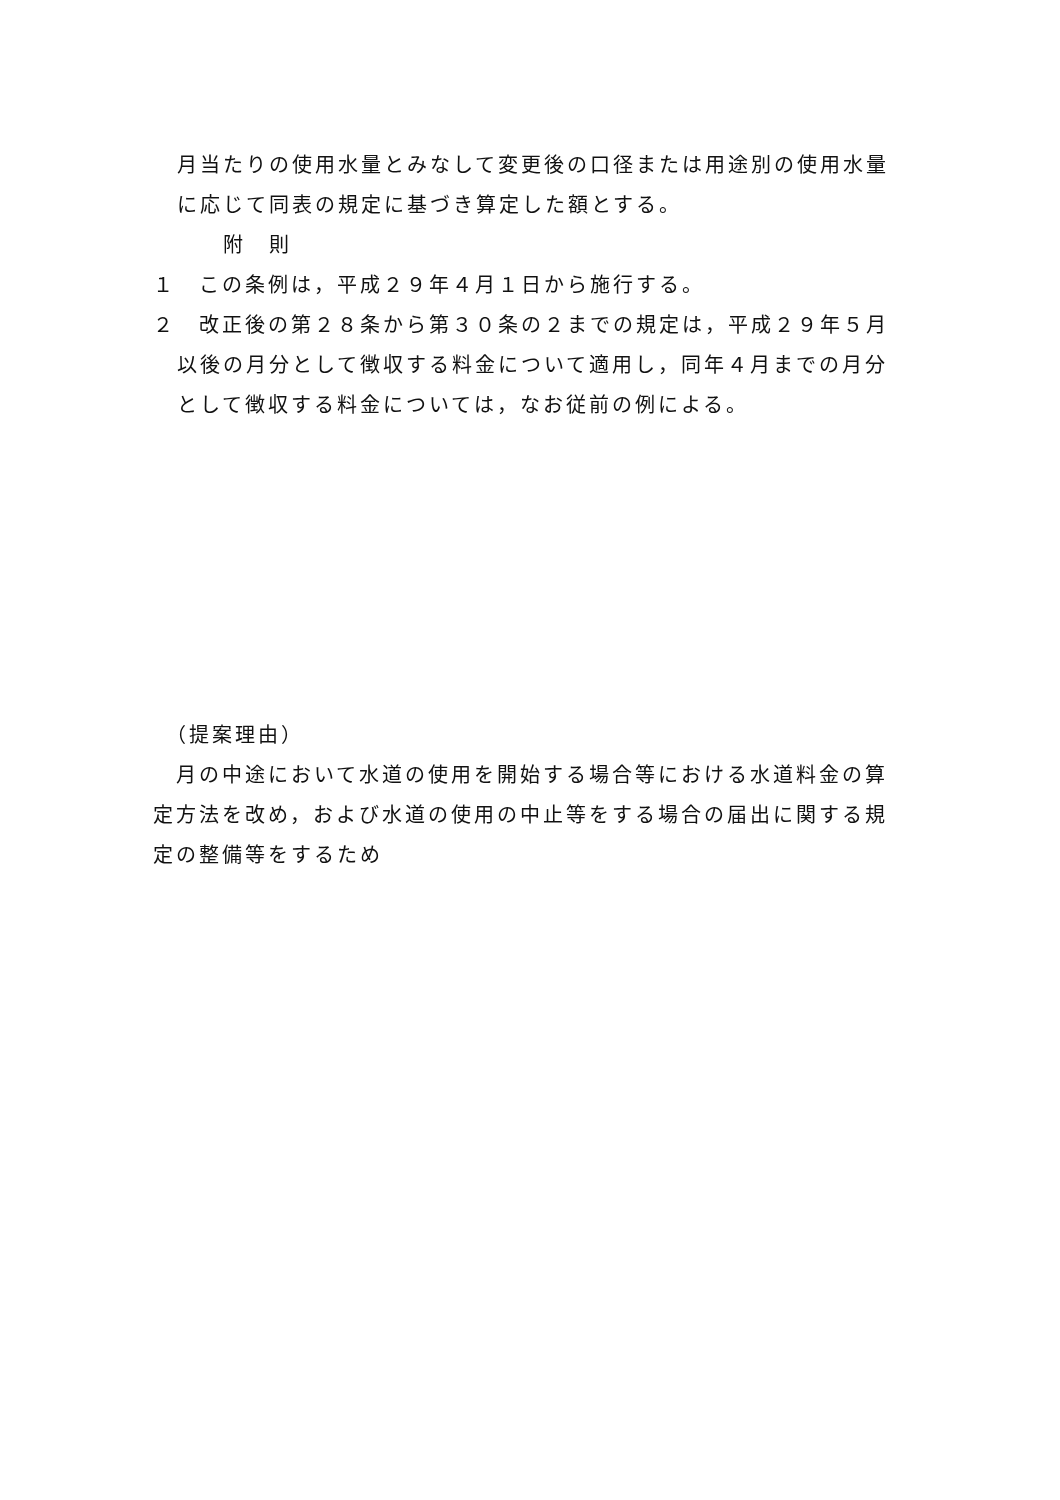月当たりの使用水量とみなして変更後の口径または用途別の使用水量に応じて同表の規定に基づき算定した額とする。
附　則
１　この条例は，平成２９年４月１日から施行する。
２　改正後の第２８条から第３０条の２までの規定は，平成２９年５月以後の月分として徴収する料金について適用し，同年４月までの月分として徴収する料金については，なお従前の例による。
　（提案理由）
　月の中途において水道の使用を開始する場合等における水道料金の算定方法を改め，および水道の使用の中止等をする場合の届出に関する規定の整備等をするため